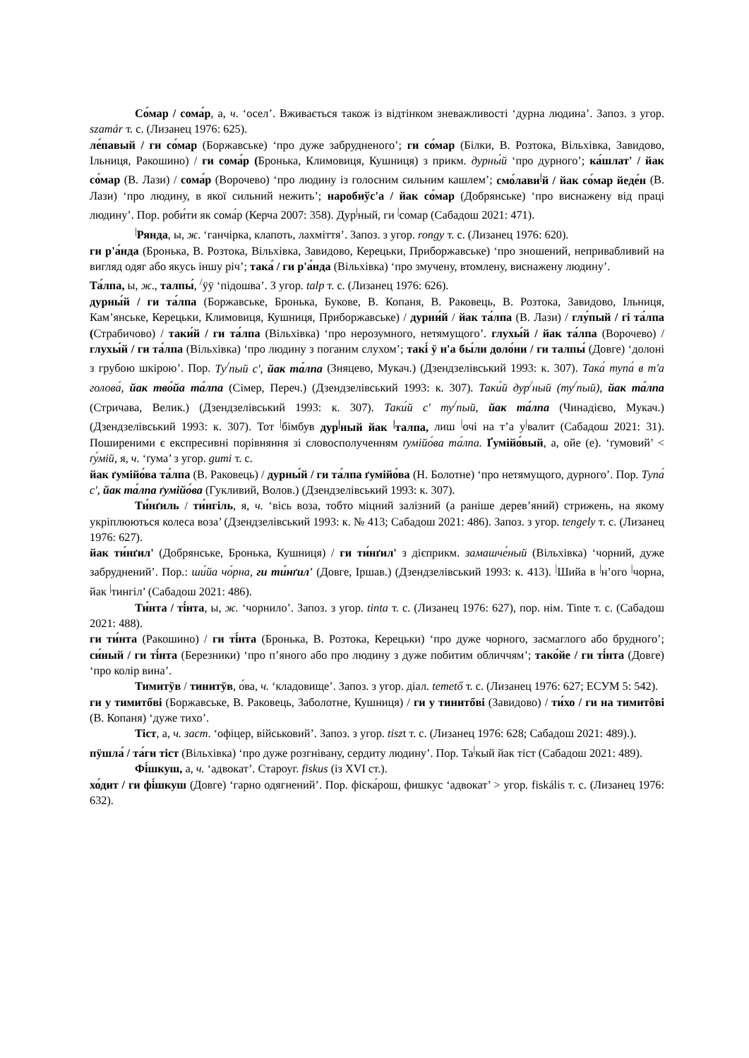Со́мар / сома́р, а, ч. ‘осел’. Вживається також із відтінком зневажливості ‘дурна людина’. Запоз. з угор. szamár т. с. (Лизанец 1976: 625).
ле́павый / ги со́мар (Боржавське) ‘про дуже забрудненого’; ги со́мар (Білки, В. Розтока, Вільхівка, Завидово, Ільниця, Ракошино) / ги сома́р (Бронька, Климовиця, Кушниця) з прикм. дурны́й ‘про дурного’; ка́шлат' / йак со́мар (В. Лази) / сома́р (Ворочево) ‘про людину із голосним сильним кашлем’; смо́лави<sup>|</sup>й / йак со́мар йеде́н (В. Лази) ‘про людину, в якої сильний нежить’; наробиўс'а / йак со́мар (Добрянське) ‘про виснажену від праці людину’. Пор. роби́ти як сома́р (Керча 2007: 358). Дур<sup>|</sup>ный, ги <sup>|</sup>сомар (Сабадош 2021: 471).
<sup>|</sup>Рянда, ы, ж. ‘ганчірка, клапоть, лахміття’. Запоз. з угор. rongy т. с. (Лизанец 1976: 620).
ги р'а́нда (Бронька, В. Розтока, Вільхівка, Завидово, Керецьки, Приборжавське) ‘про зношений, непривабливий на вигляд одяг або якусь іншу річ’; така́ / ги р'а́нда (Вільхівка) ‘про змучену, втомлену, виснажену людину’.
Та́лпа, ы, ж., талпы́, <sup>/</sup>ӱӱ ‘підошва’. З угор. talp т. с. (Лизанец 1976: 626).
дурны́й / ги та́лпа (Боржавське, Бронька, Букове, В. Копаня, В. Раковець, В. Розтока, Завидово, Ільниця, Кам’янське, Керецьки, Климовиця, Кушниця, Приборжавське) / дурни́й / йак та́лпа (В. Лази) / глу́пый / гі та́лпа (Страбичово) / таки́й / ги та́лпа (Вільхівка) ‘про нерозумного, нетямущого’. глухы́й / йак та́лпа (Ворочево) / глухы́й / ги та́лпа (Вільхівка) ‘про людину з поганим слухом’; такі́ ӱ н'а бы́ли доло́ни / ги талпы́ (Довге) ‘долоні з грубою шкірою’. Пор. Ту<sup>/</sup>пый с', йак та́лпа (Зняцево, Мукач.) (Дзендзелівський 1993: к. 307). Така́ тупа́ в т'а голова́, йак тво́йа та́лпа (Сімер, Переч.) (Дзендзелівський 1993: к. 307). Таки́й дур<sup>/</sup>ный (ту<sup>/</sup>пый), йак та́лпа (Стричава, Велик.) (Дзендзелівський 1993: к. 307). Таки́й с' ту<sup>/</sup>пый, йак та́лпа (Чинадієво, Мукач.) (Дзендзелівський 1993: к. 307). Тот <sup>|</sup>бімбув дур<sup>|</sup>ный йак <sup>|</sup>талпа, лиш <sup>|</sup>очі на т’а у<sup>|</sup>валит (Сабадош 2021: 31). Поширеними є експресивні порівняння зі словосполученням ґумійо́ва та́лпа. Ґумійо́вый, а, ойе (е). ‘ґумовий’ < ґу́мій, я, ч. ‘ґума’ з угор. gumi т. с.
йак ґумійо́ва та́лпа (В. Раковець) / дурны́й / ги та́лпа ґумійо́ва (Н. Болотне) ‘про нетямущого, дурного’. Пор. Тупа́ с', йак та́лпа ґумійо́ва (Гукливий, Волов.) (Дзендзелівський 1993: к. 307).
Ти́нґиль / ти́нгіль, я, ч. ‘вісь воза, тобто міцний залізний (а раніше дерев’яний) стрижень, на якому укріплюються колеса воза’ (Дзендзелівський 1993: к. № 413; Сабадош 2021: 486). Запоз. з угор. tengely т. с. (Лизанец 1976: 627).
йак ти́нґил' (Добрянське, Бронька, Кушниця) / ги ти́нґил' з дієприкм. замашче́ный (Вільхівка) ‘чорний, дуже забруднений’. Пор.: ши́йа чо́рна, ги ти́нґил' (Довге, Іршав.) (Дзендзелівський 1993: к. 413). <sup>|</sup>Шийа в <sup>|</sup>н’ого <sup>|</sup>чорна, йак <sup>|</sup>тингіл’ (Сабадош 2021: 486).
Ти́нта / ті́нта, ы, ж. ‘чорнило’. Запоз. з угор. tinta т. с. (Лизанец 1976: 627), пор. нім. Tinte т. с. (Сабадош 2021: 488).
ги ти́нта (Ракошино) / ги ті́нта (Бронька, В. Розтока, Керецьки) ‘про дуже чорного, засмаглого або брудного’; си́ный / ги ті́нта (Березники) ‘про п’яного або про людину з дуже побитим обличчям’; тако́йе / ги ті́нта (Довге) ‘про колір вина’.
Тимитӱв / тинитӱв, о́ва, ч. ‘кладовище’. Запоз. з угор. діал. temető т. с. (Лизанец 1976: 627; ЕСУМ 5: 542).
ги у тимитốві (Боржавське, В. Раковець, Заболотне, Кушниця) / ги у тинитốві (Завидово) / ти́хо / ги на тимитôві (В. Копаня) ‘дуже тихо’.
Тіст, а, ч. заст. ‘офіцер, військовий’. Запоз. з угор. tiszt т. с. (Лизанец 1976: 628; Сабадош 2021: 489).).
пӱшла́ / та́ги тіст (Вільхівка) ‘про дуже розгнівану, сердиту людину’. Пор. Та<sup>|</sup>кый йак тіст (Сабадош 2021: 489).
Фі́шкуш, а, ч. ‘адвокат’. Староуг. fiskus (із XVI ст.).
хо́дит / ги фі́шкуш (Довге) ‘гарно одягнений’. Пор. фіска́рош, фишкус ‘адвокат’ > угор. fiskális т. с. (Лизанец 1976: 632).